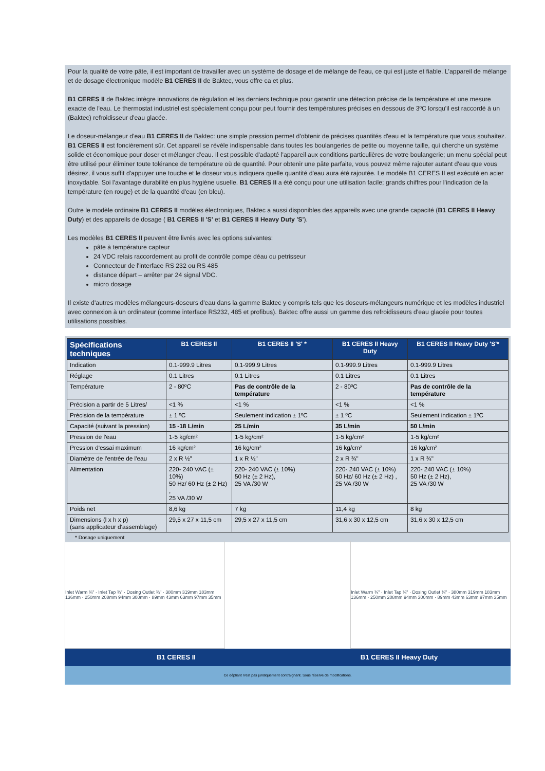Pour la qualité de votre pâte, il est important de travailler avec un système de dosage et de mélange de l'eau, ce qui est juste et fiable. L'appareil de mélange et de dosage électronique modèle B1 CERES II de Baktec, vous offre ca et plus.
B1 CERES II de Baktec intègre innovations de régulation et les derniers technique pour garantir une détection précise de la température et une mesure exacte de l'eau. Le thermostat industriel est spécialement conçu pour peut fournir des températures précises en dessous de 3ºC lorsqu'il est raccordé à un (Baktec) refroidisseur d'eau glacée.
Le doseur-mélangeur d'eau B1 CERES II de Baktec: une simple pression permet d'obtenir de précises quantités d'eau et la température que vous souhaitez. B1 CERES II est foncièrement sûr. Cet appareil se révèle indispensable dans toutes les boulangeries de petite ou moyenne taille, qui cherche un système solide et économique pour doser et mélanger d'eau. Il est possible d'adapté l'appareil aux conditions particulières de votre boulangerie; un menu spécial peut être utilisé pour éliminer toute tolérance de température où de quantité. Pour obtenir une pâte parfaite, vous pouvez même rajouter autant d'eau que vous désirez, il vous suffit d'appuyer une touche et le doseur vous indiquera quelle quantité d'eau aura été rajoutée. Le modèle B1 CERES II est exécuté en acier inoxydable. Soi l'avantage durabilité en plus hygiène usuelle. B1 CERES II a été conçu pour une utilisation facile; grands chiffres pour l'indication de la température (en rouge) et de la quantité d'eau (en bleu).
Outre le modèle ordinaire B1 CERES II modèles électroniques, Baktec a aussi disponibles des appareils avec une grande capacité (B1 CERES II Heavy Duty) et des appareils de dosage ( B1 CERES II 'S' et B1 CERES II Heavy Duty 'S').
Les modèles B1 CERES II peuvent être livrés avec les options suivantes:
pâte à température capteur
24 VDC relais raccordement au profit de contrôle pompe déau ou petrisseur
Connecteur de l'interface RS 232 ou RS 485
distance départ – arrêter par 24 signal VDC.
micro dosage
Il existe d'autres modèles mélangeurs-doseurs d'eau dans la gamme Baktec y compris tels que les doseurs-mélangeurs numérique et les modèles industriel avec connexion à un ordinateur (comme interface RS232, 485 et profibus). Baktec offre aussi un gamme des refroidisseurs d'eau glacée pour toutes utilisations possibles.
| Spécifications techniques | B1 CERES II | B1 CERES II 'S' * | B1 CERES II Heavy Duty | B1 CERES II Heavy Duty 'S'* |
| --- | --- | --- | --- | --- |
| Indication | 0.1-999.9 Litres | 0.1-999.9 Litres | 0.1-999.9 Litres | 0.1-999.9 Litres |
| Réglage | 0.1 Litres | 0.1 Litres | 0.1 Litres | 0.1 Litres |
| Température | 2 - 80ºC | Pas de contrôle de la température | 2 - 80ºC | Pas de contrôle de la température |
| Précision a partir de 5 Litres/ | <1 % | <1 % | <1 % | <1 % |
| Précision de la température | ± 1 ºC | Seulement indication ± 1ºC | ± 1 ºC | Seulement indication ± 1ºC |
| Capacité (suivant la pression) | 15 -18 L/min | 25 L/min | 35 L/min | 50 L/min |
| Pression de l'eau | 1-5 kg/cm² | 1-5 kg/cm² | 1-5 kg/cm² | 1-5 kg/cm² |
| Pression d'essai maximum | 16 kg/cm² | 16 kg/cm² | 16 kg/cm² | 16 kg/cm² |
| Diamètre de l'entrée de l'eau | 2 x R ½" | 1 x R ½" | 2 x R ¾" | 1 x R ¾" |
| Alimentation | 220- 240 VAC (± 10%) 50 Hz/ 60 Hz (± 2 Hz) , 25 VA /30 W | 220- 240 VAC (± 10%) 50 Hz (± 2 Hz), 25 VA /30 W | 220- 240 VAC (± 10%) 50 Hz/ 60 Hz (± 2 Hz) , 25 VA /30 W | 220- 240 VAC (± 10%) 50 Hz (± 2 Hz), 25 VA /30 W |
| Poids net | 8,6 kg | 7 kg | 11,4 kg | 8 kg |
| Dimensions (l x h x p) (sans applicateur d'assemblage) | 29,5 x 27 x 11,5 cm | 29,5 x 27 x 11,5 cm | 31,6 x 30 x 12,5 cm | 31,6 x 30 x 12,5 cm |
* Dosage uniquement
Inlet Warm ¾" · Inlet Tap ¾" · Dosing Outlet ¾" · 380mm 319mm 183mm 136mm · 250mm 208mm 94mm 300mm · 89mm 43mm 63mm 97mm 35mm
Inlet Warm ¾" · Inlet Tap ¾" · Dosing Outlet ¾" · 380mm 319mm 183mm 136mm · 250mm 208mm 94mm 300mm · 89mm 43mm 63mm 97mm 35mm
B1 CERES II B1 CERES II Heavy Duty
Ce dépliant n'est pas juridiquement contraignant. Sous réserve de modifications.